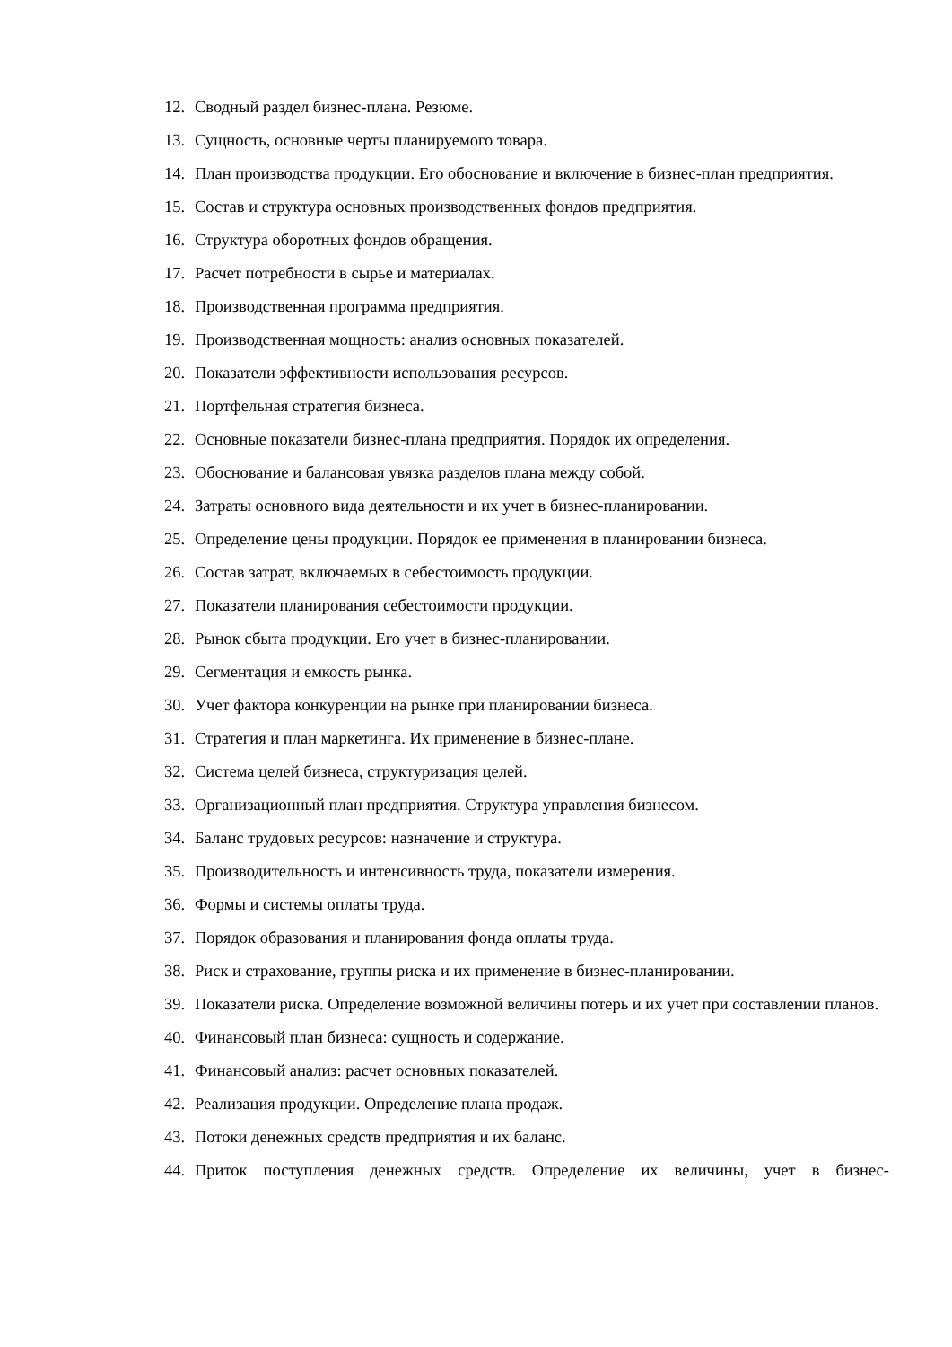12. Сводный раздел бизнес-плана. Резюме.
13. Сущность, основные черты планируемого товара.
14. План производства продукции. Его обоснование и включение в бизнес-план предприятия.
15. Состав и структура основных производственных фондов предприятия.
16. Структура оборотных фондов обращения.
17. Расчет потребности в сырье и материалах.
18. Производственная программа предприятия.
19. Производственная мощность: анализ основных показателей.
20. Показатели эффективности использования ресурсов.
21. Портфельная стратегия бизнеса.
22. Основные показатели бизнес-плана предприятия. Порядок их определения.
23. Обоснование и балансовая увязка разделов плана между собой.
24. Затраты основного вида деятельности и их учет в бизнес-планировании.
25. Определение цены продукции. Порядок ее применения в планировании бизнеса.
26. Состав затрат, включаемых в себестоимость продукции.
27. Показатели планирования себестоимости продукции.
28. Рынок сбыта продукции. Его учет в бизнес-планировании.
29. Сегментация и емкость рынка.
30. Учет фактора конкуренции на рынке при планировании бизнеса.
31. Стратегия и план маркетинга. Их применение в бизнес-плане.
32. Система целей бизнеса, структуризация целей.
33. Организационный план предприятия. Структура управления бизнесом.
34. Баланс трудовых ресурсов: назначение и структура.
35. Производительность и интенсивность труда, показатели измерения.
36. Формы и системы оплаты труда.
37. Порядок образования и планирования фонда оплаты труда.
38. Риск и страхование, группы риска и их применение в бизнес-планировании.
39. Показатели риска. Определение возможной величины потерь и их учет при составлении планов.
40. Финансовый план бизнеса: сущность и содержание.
41. Финансовый анализ: расчет основных показателей.
42. Реализация продукции. Определение плана продаж.
43. Потоки денежных средств предприятия и их баланс.
44. Приток поступления денежных средств. Определение их величины, учет в бизнес-